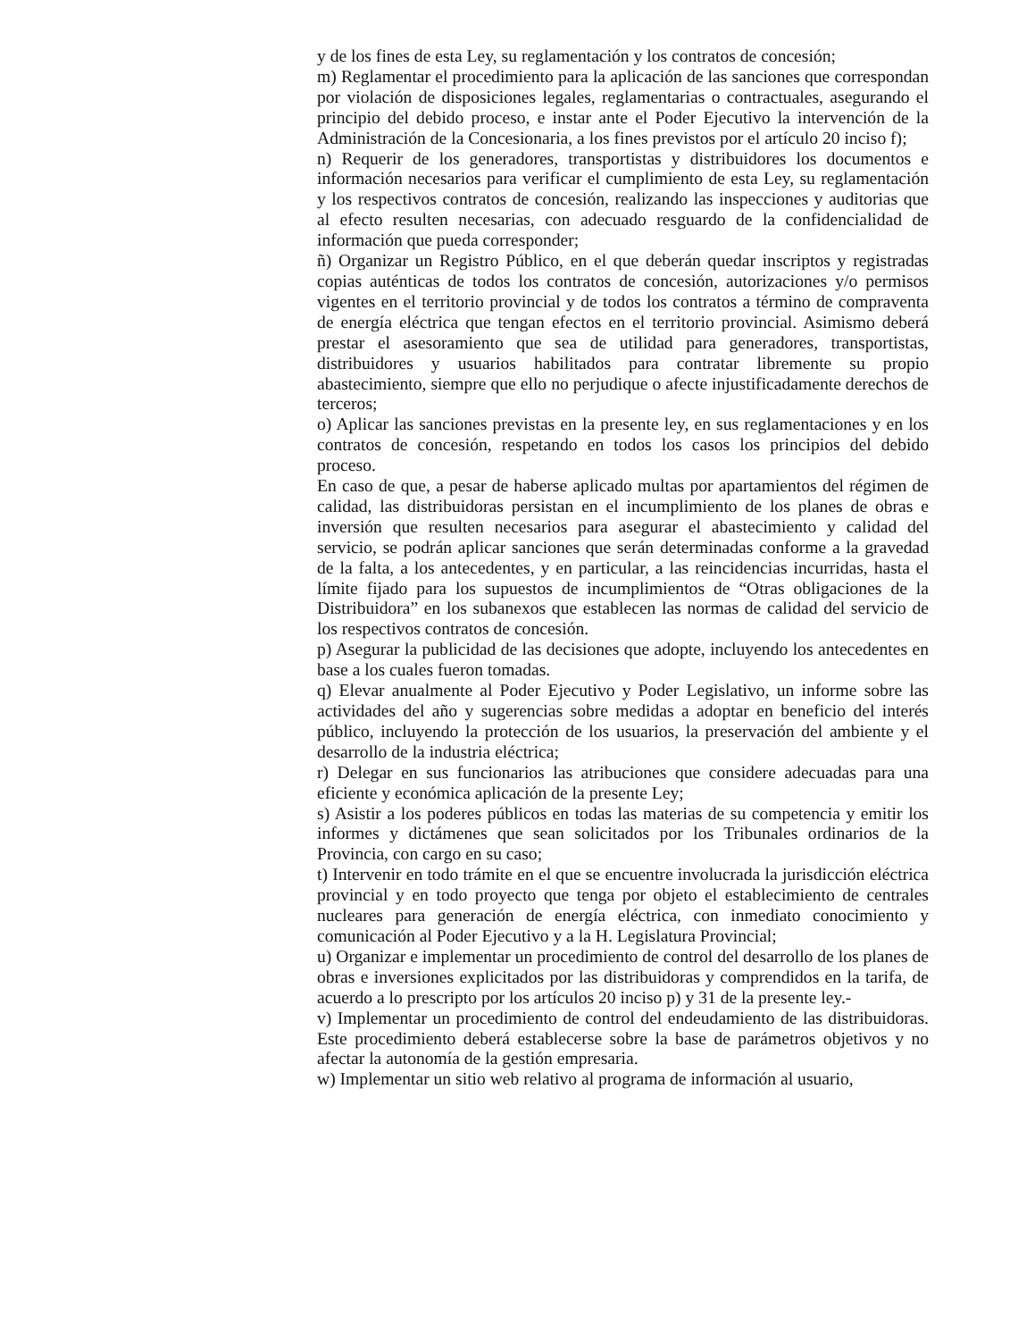y de los fines de esta Ley, su reglamentación y los contratos de concesión;
m) Reglamentar el procedimiento para la aplicación de las sanciones que correspondan por violación de disposiciones legales, reglamentarias o contractuales, asegurando el principio del debido proceso, e instar ante el Poder Ejecutivo la intervención de la Administración de la Concesionaria, a los fines previstos por el artículo 20 inciso f);
n) Requerir de los generadores, transportistas y distribuidores los documentos e información necesarios para verificar el cumplimiento de esta Ley, su reglamentación y los respectivos contratos de concesión, realizando las inspecciones y auditorias que al efecto resulten necesarias, con adecuado resguardo de la confidencialidad de información que pueda corresponder;
ñ) Organizar un Registro Público, en el que deberán quedar inscriptos y registradas copias auténticas de todos los contratos de concesión, autorizaciones y/o permisos vigentes en el territorio provincial y de todos los contratos a término de compraventa de energía eléctrica que tengan efectos en el territorio provincial. Asimismo deberá prestar el asesoramiento que sea de utilidad para generadores, transportistas, distribuidores y usuarios habilitados para contratar libremente su propio abastecimiento, siempre que ello no perjudique o afecte injustificadamente derechos de terceros;
o) Aplicar las sanciones previstas en la presente ley, en sus reglamentaciones y en los contratos de concesión, respetando en todos los casos los principios del debido proceso.
En caso de que, a pesar de haberse aplicado multas por apartamientos del régimen de calidad, las distribuidoras persistan en el incumplimiento de los planes de obras e inversión que resulten necesarios para asegurar el abastecimiento y calidad del servicio, se podrán aplicar sanciones que serán determinadas conforme a la gravedad de la falta, a los antecedentes, y en particular, a las reincidencias incurridas, hasta el límite fijado para los supuestos de incumplimientos de “Otras obligaciones de la Distribuidora” en los subanexos que establecen las normas de calidad del servicio de los respectivos contratos de concesión.
p) Asegurar la publicidad de las decisiones que adopte, incluyendo los antecedentes en base a los cuales fueron tomadas.
q) Elevar anualmente al Poder Ejecutivo y Poder Legislativo, un informe sobre las actividades del año y sugerencias sobre medidas a adoptar en beneficio del interés público, incluyendo la protección de los usuarios, la preservación del ambiente y el desarrollo de la industria eléctrica;
r) Delegar en sus funcionarios las atribuciones que considere adecuadas para una eficiente y económica aplicación de la presente Ley;
s) Asistir a los poderes públicos en todas las materias de su competencia y emitir los informes y dictámenes que sean solicitados por los Tribunales ordinarios de la Provincia, con cargo en su caso;
t) Intervenir en todo trámite en el que se encuentre involucrada la jurisdicción eléctrica provincial y en todo proyecto que tenga por objeto el establecimiento de centrales nucleares para generación de energía eléctrica, con inmediato conocimiento y comunicación al Poder Ejecutivo y a la H. Legislatura Provincial;
u) Organizar e implementar un procedimiento de control del desarrollo de los planes de obras e inversiones explicitados por las distribuidoras y comprendidos en la tarifa, de acuerdo a lo prescripto por los artículos 20 inciso p) y 31 de la presente ley.-
v) Implementar un procedimiento de control del endeudamiento de las distribuidoras. Este procedimiento deberá establecerse sobre la base de parámetros objetivos y no afectar la autonomía de la gestión empresaria.
w) Implementar un sitio web relativo al programa de información al usuario,